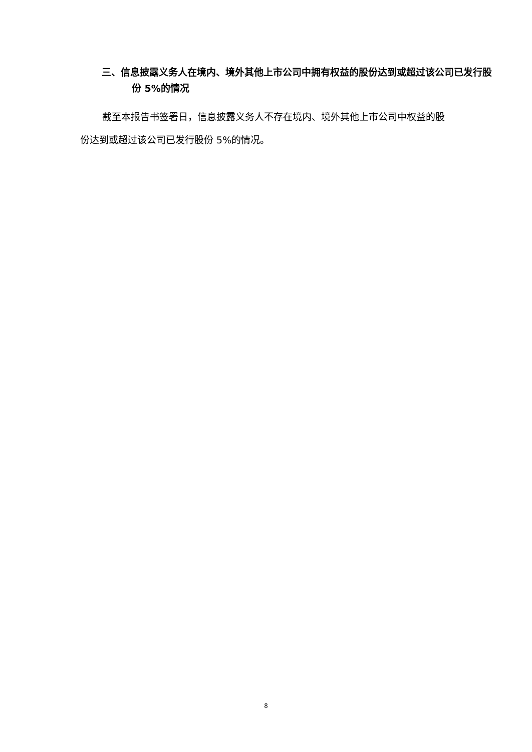三、信息披露义务人在境内、境外其他上市公司中拥有权益的股份达到或超过该公司已发行股份 5%的情况
截至本报告书签署日，信息披露义务人不存在境内、境外其他上市公司中权益的股份达到或超过该公司已发行股份 5%的情况。
8